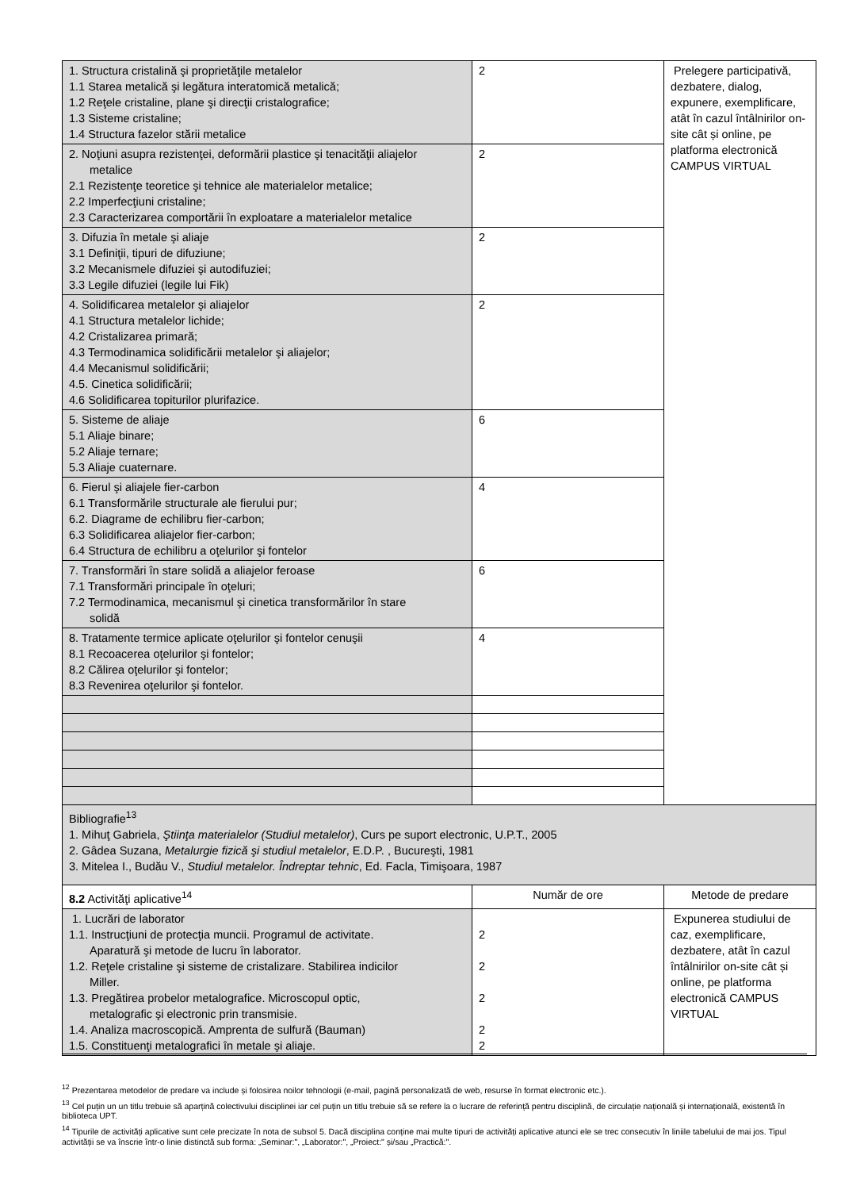| 1. Structura cristalină şi proprietăţile metalelor 1.1 Starea metalică şi legătura interatomică metalică; 1.2 Reţele cristaline, plane şi direcţii cristalografice; 1.3 Sisteme cristaline; 1.4 Structura fazelor stării metalice | 2 | Prelegere participativă, dezbatere, dialog, expunere, exemplificare, atât în cazul întâlnirilor on-site cât și online, pe platforma electronică CAMPUS VIRTUAL |
| 2. Noţiuni asupra rezistenţei, deformării plastice şi tenacităţii aliajelor metalice 2.1 Rezistenţe teoretice şi tehnice ale materialelor metalice; 2.2 Imperfecţiuni cristaline; 2.3 Caracterizarea comportării în exploatare a materialelor metalice | 2 | |
| 3. Difuzia în metale şi aliaje 3.1 Definiţii, tipuri de difuziune; 3.2 Mecanismele difuziei şi autodifuziei; 3.3 Legile difuziei (legile lui Fik) | 2 | |
| 4. Solidificarea metalelor şi aliajelor 4.1 Structura metalelor lichide; 4.2 Cristalizarea primară; 4.3 Termodinamica solidificării metalelor şi aliajelor; 4.4 Mecanismul solidificării; 4.5. Cinetica solidificării; 4.6 Solidificarea topiturilor plurifazice. | 2 | |
| 5. Sisteme de aliaje 5.1 Aliaje binare; 5.2 Aliaje ternare; 5.3 Aliaje cuaternare. | 6 | |
| 6. Fierul şi aliajele fier-carbon 6.1 Transformările structurale ale fierului pur; 6.2. Diagrame de echilibru fier-carbon; 6.3 Solidificarea aliajelor fier-carbon; 6.4 Structura de echilibru a oţelurilor şi fontelor | 4 | |
| 7. Transformări în stare solidă a aliajelor feroase 7.1 Transformări principale în oţeluri; 7.2 Termodinamica, mecanismul şi cinetica transformărilor în stare solidă | 6 | |
| 8. Tratamente termice aplicate oţelurilor şi fontelor cenuşii 8.1 Recoacerea oţelurilor şi fontelor; 8.2 Călirea oţelurilor şi fontelor; 8.3 Revenirea oţelurilor şi fontelor. | 4 | |
| Bibliografie<sup>13</sup> 1. Mihuţ Gabriela, Ştiinţa materialelor (Studiul metalelor) , Curs pe suport electronic, U.P.T., 2005 2. Gâdea Suzana, Metalurgie fizică şi studiul metalelor , E.D.P. , Bucureşti, 1981 3. Mitelea I., Budău V., Studiul metalelor. Îndreptar tehnic , Ed. Facla, Timişoara, 1987 | | |
| 8.2 Activităţi aplicative<sup>14</sup> | Număr de ore | Metode de predare |
| 1. Lucrări de laborator 1.1. Instrucţiuni de protecţia muncii. Programul de activitate. Aparatură şi metode de lucru în laborator. 1.2. Reţele cristaline şi sisteme de cristalizare. Stabilirea indicilor Miller. 1.3. Pregătirea probelor metalografice. Microscopul optic, metalografic şi electronic prin transmisie. 1.4. Analiza macroscopică. Amprenta de sulfură (Bauman) 1.5. Constituenţi metalografici în metale şi aliaje. | 2 2 2 2 2 | Expunerea studiului de caz, exemplificare, dezbatere, atât în cazul întâlnirilor on-site cât și online, pe platforma electronică CAMPUS VIRTUAL |
<sup>12</sup> Prezentarea metodelor de predare va include și folosirea noilor tehnologii (e-mail, pagină personalizată de web, resurse în format electronic etc.).
<sup>13</sup> Cel puțin un un titlu trebuie să aparțină colectivului disciplinei iar cel puțin un titlu trebuie să se refere la o lucrare de referință pentru disciplină, de circulație națională și internațională, existentă în biblioteca UPT.
<sup>14</sup> Tipurile de activități aplicative sunt cele precizate în nota de subsol 5. Dacă disciplina conține mai multe tipuri de activități aplicative atunci ele se trec consecutiv în liniile tabelului de mai jos. Tipul activității se va înscrie într-o linie distinctă sub forma: „Seminar:", „Laborator:", „Proiect:" și/sau „Practică:".